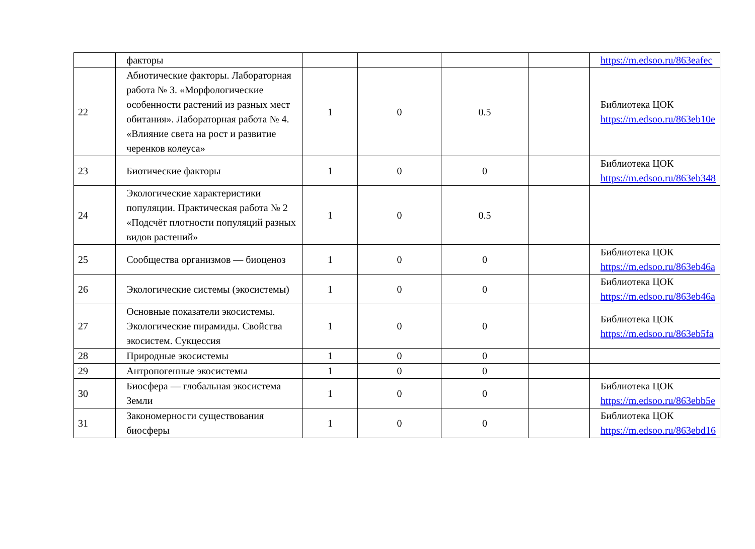| | факторы | | | | | https://m.edsoo.ru/863eafec |
| 22 | Абиотические факторы. Лабораторная работа № 3. «Морфологические особенности растений из разных мест обитания». Лабораторная работа № 4. «Влияние света на рост и развитие черенков колеуса» | 1 | 0 | 0.5 | | Библиотека ЦОК https://m.edsoo.ru/863eb10e |
| 23 | Биотические факторы | 1 | 0 | 0 | | Библиотека ЦОК https://m.edsoo.ru/863eb348 |
| 24 | Экологические характеристики популяции. Практическая работа № 2 «Подсчёт плотности популяций разных видов растений» | 1 | 0 | 0.5 | | |
| 25 | Сообщества организмов — биоценоз | 1 | 0 | 0 | | Библиотека ЦОК https://m.edsoo.ru/863eb46a |
| 26 | Экологические системы (экосистемы) | 1 | 0 | 0 | | Библиотека ЦОК https://m.edsoo.ru/863eb46a |
| 27 | Основные показатели экосистемы. Экологические пирамиды. Свойства экосистем. Сукцессия | 1 | 0 | 0 | | Библиотека ЦОК https://m.edsoo.ru/863eb5fa |
| 28 | Природные экосистемы | 1 | 0 | 0 | | |
| 29 | Антропогенные экосистемы | 1 | 0 | 0 | | |
| 30 | Биосфера — глобальная экосистема Земли | 1 | 0 | 0 | | Библиотека ЦОК https://m.edsoo.ru/863ebb5e |
| 31 | Закономерности существования биосферы | 1 | 0 | 0 | | Библиотека ЦОК https://m.edsoo.ru/863ebd16 |